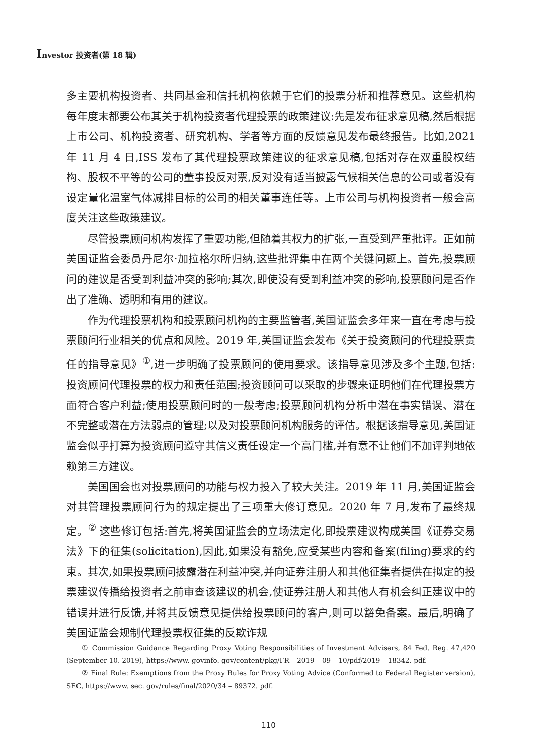Investor 投资者(第 18 辑)
多主要机构投资者、共同基金和信托机构依赖于它们的投票分析和推荐意见。这些机构每年度末都要公布其关于机构投资者代理投票的政策建议:先是发布征求意见稿,然后根据上市公司、机构投资者、研究机构、学者等方面的反馈意见发布最终报告。比如,2021 年 11 月 4 日,ISS 发布了其代理投票政策建议的征求意见稿,包括对存在双重股权结构、股权不平等的公司的董事投反对票,反对没有适当披露气候相关信息的公司或者没有设定量化温室气体减排目标的公司的相关董事连任等。上市公司与机构投资者一般会高度关注这些政策建议。
尽管投票顾问机构发挥了重要功能,但随着其权力的扩张,一直受到严重批评。正如前美国证监会委员丹尼尔·加拉格尔所归纳,这些批评集中在两个关键问题上。首先,投票顾问的建议是否受到利益冲突的影响;其次,即使没有受到利益冲突的影响,投票顾问是否作出了准确、透明和有用的建议。
作为代理投票机构和投票顾问机构的主要监管者,美国证监会多年来一直在考虑与投票顾问行业相关的优点和风险。2019 年,美国证监会发布《关于投资顾问的代理投票责任的指导意见》<sup>①</sup>,进一步明确了投票顾问的使用要求。该指导意见涉及多个主题,包括:投资顾问代理投票的权力和责任范围;投资顾问可以采取的步骤来证明他们在代理投票方面符合客户利益;使用投票顾问时的一般考虑;投票顾问机构分析中潜在事实错误、潜在不完整或潜在方法弱点的管理;以及对投票顾问机构服务的评估。根据该指导意见,美国证监会似乎打算为投资顾问遵守其信义责任设定一个高门槛,并有意不让他们不加评判地依赖第三方建议。
美国国会也对投票顾问的功能与权力投入了较大关注。2019 年 11 月,美国证监会对其管理投票顾问行为的规定提出了三项重大修订意见。2020 年 7 月,发布了最终规定。<sup>②</sup> 这些修订包括:首先,将美国证监会的立场法定化,即投票建议构成美国《证券交易法》下的征集(solicitation),因此,如果没有豁免,应受某些内容和备案(filing)要求的约束。其次,如果投票顾问披露潜在利益冲突,并向证券注册人和其他征集者提供在拟定的投票建议传播给投资者之前审查该建议的机会,使证券注册人和其他人有机会纠正建议中的错误并进行反馈,并将其反馈意见提供给投票顾问的客户,则可以豁免备案。最后,明确了美国证监会规制代理投票权征集的反欺诈规
① Commission Guidance Regarding Proxy Voting Responsibilities of Investment Advisers, 84 Fed. Reg. 47,420 (September 10. 2019), https://www. govinfo. gov/content/pkg/FR – 2019 – 09 – 10/pdf/2019 – 18342. pdf.
② Final Rule: Exemptions from the Proxy Rules for Proxy Voting Advice (Conformed to Federal Register version), SEC, https://www. sec. gov/rules/final/2020/34 – 89372. pdf.
110